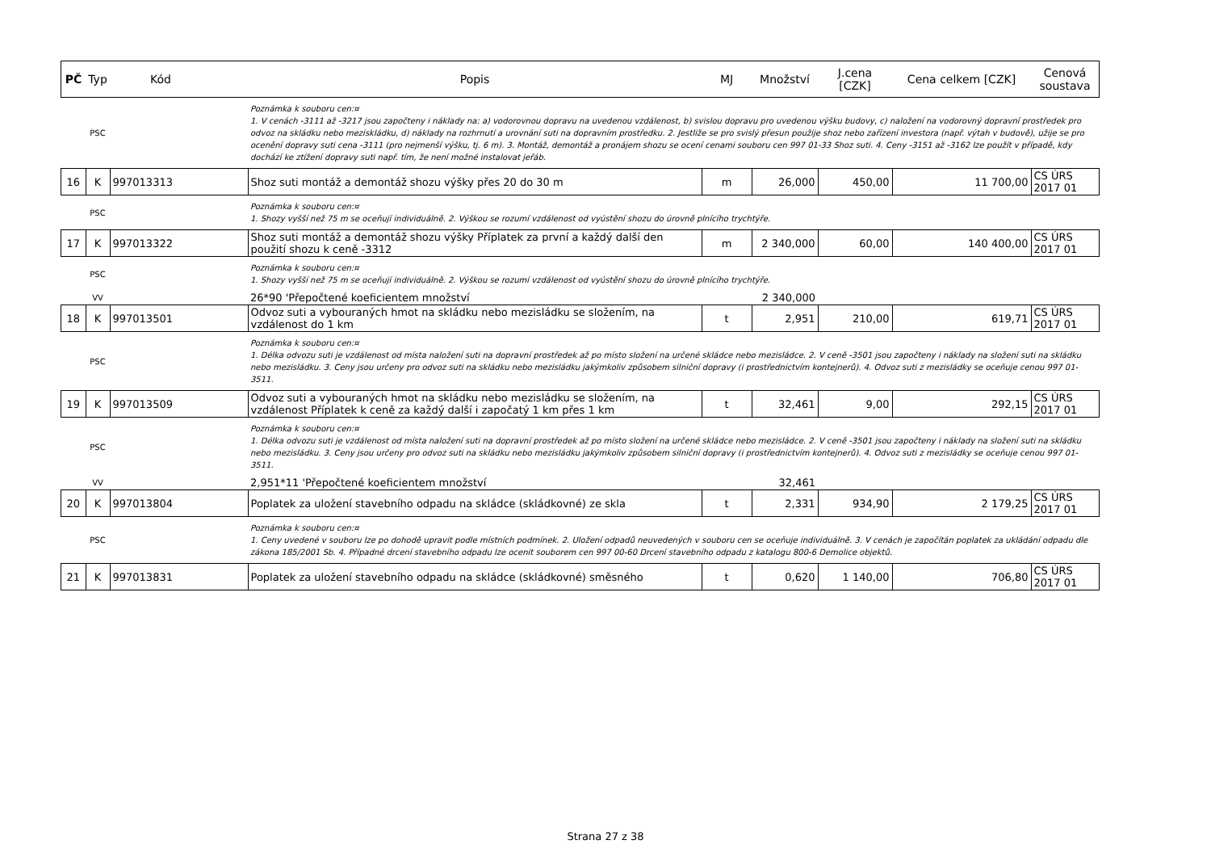| PČ | Typ | Kód | Popis | MJ | Množství | J.cena [CZK] | Cena celkem [CZK] | Cenová soustava |
| --- | --- | --- | --- | --- | --- | --- | --- | --- |
| | PSC | | Poznámka k souboru cen:¤ 1. V cenách -3111 až -3217 jsou započteny i náklady na: a) vodorovnou dopravu na uvedenou vzdálenost, b) svislou dopravu pro uvedenou výšku budovy, c) naložení na vodorovný dopravní prostředek pro odvoz na skládku nebo meziskládku, d) náklady na rozhrnutí a urovnání suti na dopravním prostředku. 2. Jestliže se pro svislý přesun použije shoz nebo zařízení investora (např. výtah v budově), užije se pro ocenění dopravy suti cena -3111 (pro nejmenší výšku, tj. 6 m). 3. Montáž, demontáž a pronájem shozu se ocení cenami souboru cen 997 01-33 Shoz suti. 4. Ceny -3151 až -3162 lze použít v případě, kdy dochází ke ztížení dopravy suti např. tím, že není možné instalovat jeřáb. | | | | | |
| 16 | K | 997013313 | Shoz suti montáž a demontáž shozu výšky přes 20 do 30 m | m | 26,000 | 450,00 | 11 700,00 | CS ÚRS 2017 01 |
| | PSC | | Poznámka k souboru cen:¤ 1. Shozy vyšší než 75 m se oceňují individuálně. 2. Výškou se rozumí vzdálenost od vyústění shozu do úrovně plnícího trychtýře. | | | | | |
| 17 | K | 997013322 | Shoz suti montáž a demontáž shozu výšky Příplatek za první a každý další den použití shozu k ceně -3312 | m | 2 340,000 | 60,00 | 140 400,00 | CS ÚRS 2017 01 |
| | PSC | | Poznámka k souboru cen:¤ 1. Shozy vyšší než 75 m se oceňují individuálně. 2. Výškou se rozumí vzdálenost od vyústění shozu do úrovně plnícího trychtýře. | | | | | |
| | VV | | 26*90 'Přepočtené koeficientem množství | | 2 340,000 | | | |
| 18 | K | 997013501 | Odvoz suti a vybouraných hmot na skládku nebo mezisládku se složením, na vzdálenost do 1 km | t | 2,951 | 210,00 | 619,71 | CS ÚRS 2017 01 |
| | PSC | | Poznámka k souboru cen:¤ 1. Délka odvozu suti je vzdálenost od místa naložení suti na dopravní prostředek až po místo složení na určené skládce nebo mezisládce. 2. V ceně -3501 jsou započteny i náklady na složení suti na skládku nebo mezisládku. 3. Ceny jsou určeny pro odvoz suti na skládku nebo mezisládku jakýmkoliv způsobem silniční dopravy (i prostřednictvím kontejnerů). 4. Odvoz suti z mezisládky se oceňuje cenou 997 01-3511. | | | | | |
| 19 | K | 997013509 | Odvoz suti a vybouraných hmot na skládku nebo mezisládku se složením, na vzdálenost Příplatek k ceně za každý další i započatý 1 km přes 1 km | t | 32,461 | 9,00 | 292,15 | CS ÚRS 2017 01 |
| | PSC | | Poznámka k souboru cen:¤ 1. Délka odvozu suti je vzdálenost od místa naložení suti na dopravní prostředek až po místo složení na určené skládce nebo mezisládce. 2. V ceně -3501 jsou započteny i náklady na složení suti na skládku nebo mezisládku. 3. Ceny jsou určeny pro odvoz suti na skládku nebo mezisládku jakýmkoliv způsobem silniční dopravy (i prostřednictvím kontejnerů). 4. Odvoz suti z mezisládky se oceňuje cenou 997 01-3511. | | | | | |
| | VV | | 2,951*11 'Přepočtené koeficientem množství | | 32,461 | | | |
| 20 | K | 997013804 | Poplatek za uložení stavebního odpadu na skládce (skládkovné) ze skla | t | 2,331 | 934,90 | 2 179,25 | CS ÚRS 2017 01 |
| | PSC | | Poznámka k souboru cen:¤ 1. Ceny uvedené v souboru lze po dohodě upravit podle místních podmínek. 2. Uložení odpadů neuvedených v souboru cen se oceňuje individuálně. 3. V cenách je započítán poplatek za ukládání odpadu dle zákona 185/2001 Sb. 4. Případné drcení stavebního odpadu lze ocenit souborem cen 997 00-60 Drcení stavebního odpadu z katalogu 800-6 Demolice objektů. | | | | | |
| 21 | K | 997013831 | Poplatek za uložení stavebního odpadu na skládce (skládkovné) směsného | t | 0,620 | 1 140,00 | 706,80 | CS ÚRS 2017 01 |
Strana 27 z 38